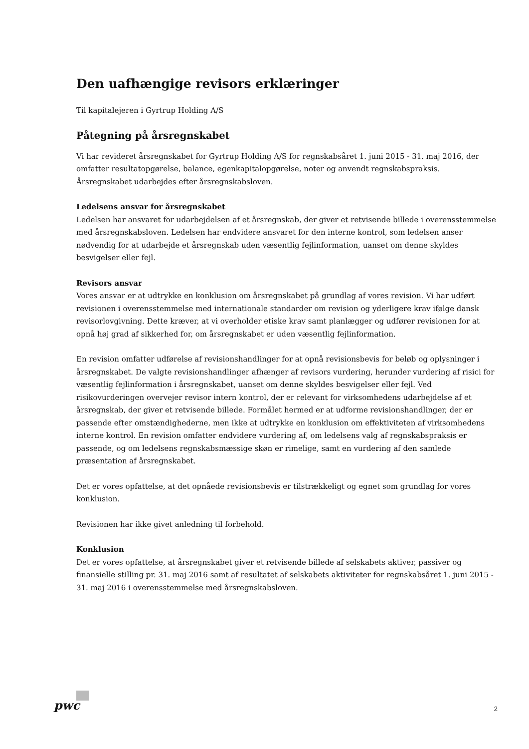Den uafhængige revisors erklæringer
Til kapitalejeren i Gyrtrup Holding A/S
Påtegning på årsregnskabet
Vi har revideret årsregnskabet for Gyrtrup Holding A/S for regnskabsåret 1. juni 2015 - 31. maj 2016, der omfatter resultatopgørelse, balance, egenkapitalopgørelse, noter og anvendt regnskabspraksis. Årsregnskabet udarbejdes efter årsregnskabsloven.
Ledelsens ansvar for årsregnskabet
Ledelsen har ansvaret for udarbejdelsen af et årsregnskab, der giver et retvisende billede i overensstemmelse med årsregnskabsloven. Ledelsen har endvidere ansvaret for den interne kontrol, som ledelsen anser nødvendig for at udarbejde et årsregnskab uden væsentlig fejlinformation, uanset om denne skyldes besvigelser eller fejl.
Revisors ansvar
Vores ansvar er at udtrykke en konklusion om årsregnskabet på grundlag af vores revision. Vi har udført revisionen i overensstemmelse med internationale standarder om revision og yderligere krav ifølge dansk revisorlovgivning. Dette kræver, at vi overholder etiske krav samt planlægger og udfører revisionen for at opnå høj grad af sikkerhed for, om årsregnskabet er uden væsentlig fejlinformation.
En revision omfatter udførelse af revisionshandlinger for at opnå revisionsbevis for beløb og oplysninger i årsregnskabet. De valgte revisionshandlinger afhænger af revisors vurdering, herunder vurdering af risici for væsentlig fejlinformation i årsregnskabet, uanset om denne skyldes besvigelser eller fejl. Ved risikovurderingen overvejer revisor intern kontrol, der er relevant for virksomhedens udarbejdelse af et årsregnskab, der giver et retvisende billede. Formålet hermed er at udforme revisionshandlinger, der er passende efter omstændighederne, men ikke at udtrykke en konklusion om effektiviteten af virksomhedens interne kontrol. En revision omfatter endvidere vurdering af, om ledelsens valg af regnskabspraksis er passende, og om ledelsens regnskabsmæssige skøn er rimelige, samt en vurdering af den samlede præsentation af årsregnskabet.
Det er vores opfattelse, at det opnåede revisionsbevis er tilstrækkeligt og egnet som grundlag for vores konklusion.
Revisionen har ikke givet anledning til forbehold.
Konklusion
Det er vores opfattelse, at årsregnskabet giver et retvisende billede af selskabets aktiver, passiver og finansielle stilling pr. 31. maj 2016 samt af resultatet af selskabets aktiviteter for regnskabsåret 1. juni 2015 - 31. maj 2016 i overensstemmelse med årsregnskabsloven.
pwc 2